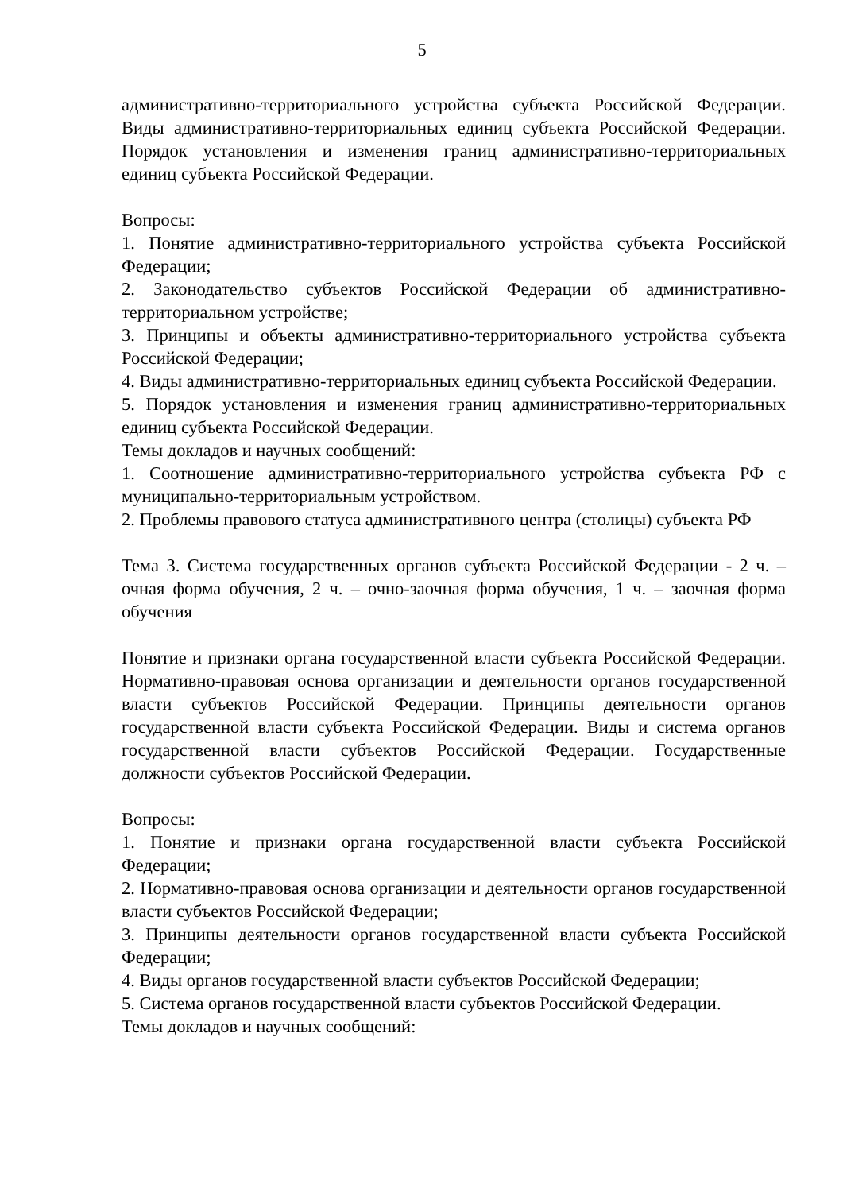5
административно-территориального устройства субъекта Российской Федерации. Виды административно-территориальных единиц субъекта Российской Федерации. Порядок установления и изменения границ административно-территориальных единиц субъекта Российской Федерации.
Вопросы:
1. Понятие административно-территориального устройства субъекта Российской Федерации;
2. Законодательство субъектов Российской Федерации об административно-территориальном устройстве;
3. Принципы и объекты административно-территориального устройства субъекта Российской Федерации;
4. Виды административно-территориальных единиц субъекта Российской Федерации.
5. Порядок установления и изменения границ административно-территориальных единиц субъекта Российской Федерации.
Темы докладов и научных сообщений:
1. Соотношение административно-территориального устройства субъекта РФ с муниципально-территориальным устройством.
2. Проблемы правового статуса административного центра (столицы) субъекта РФ
Тема 3. Система государственных органов субъекта Российской Федерации - 2 ч. – очная форма обучения, 2 ч. – очно-заочная форма обучения, 1 ч. – заочная форма обучения
Понятие и признаки органа государственной власти субъекта Российской Федерации. Нормативно-правовая основа организации и деятельности органов государственной власти субъектов Российской Федерации. Принципы деятельности органов государственной власти субъекта Российской Федерации. Виды и система органов государственной власти субъектов Российской Федерации. Государственные должности субъектов Российской Федерации.
Вопросы:
1. Понятие и признаки органа государственной власти субъекта Российской Федерации;
2. Нормативно-правовая основа организации и деятельности органов государственной власти субъектов Российской Федерации;
3. Принципы деятельности органов государственной власти субъекта Российской Федерации;
4. Виды органов государственной власти субъектов Российской Федерации;
5. Система органов государственной власти субъектов Российской Федерации.
Темы докладов и научных сообщений: